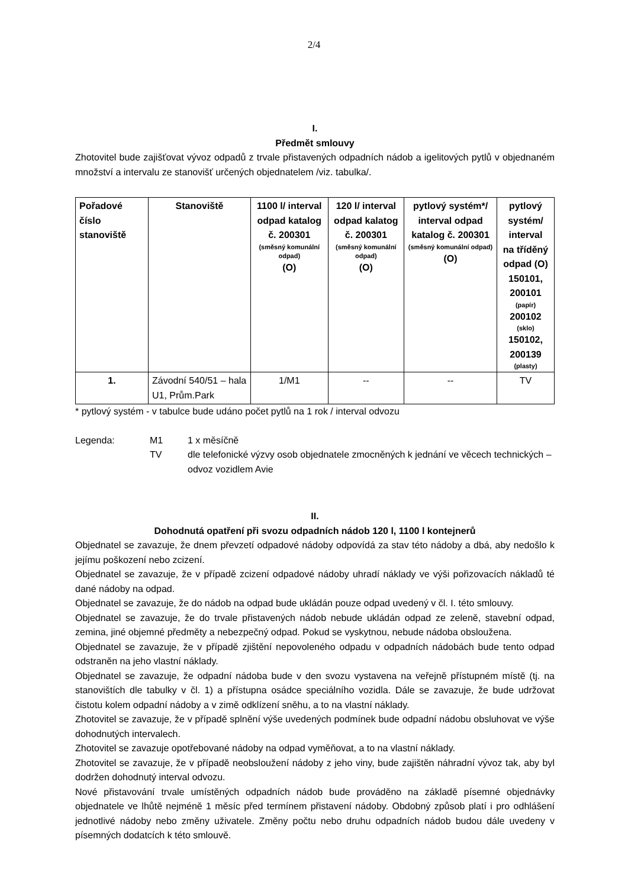2/4
I.
Předmět smlouvy
Zhotovitel bude zajišťovat vývoz odpadů z trvale přistavených odpadních nádob a igelitových pytlů v objednaném množství a intervalu ze stanovišť určených objednatelem /viz. tabulka/.
| Pořadové číslo stanoviště | Stanoviště | 1100 l/ interval odpad katalog č. 200301 (směsný komunální odpad) (O) | 120 l/ interval odpad kalatog č. 200301 (směsný komunální odpad) (O) | pytlový systém*/ interval odpad katalog č. 200301 (směsný komunální odpad) (O) | pytlový systém/ interval na tříděný odpad (O) 150101, 200101 (papír) 200102 (sklo) 150102, 200139 (plasty) |
| --- | --- | --- | --- | --- | --- |
| 1. | Závodní 540/51 – hala U1, Prům.Park | 1/M1 | -- | -- | TV |
* pytlový systém - v tabulce bude udáno počet pytlů na 1 rok / interval odvozu
| Legenda: | M1 | 1 x měsíčně |
| | TV | dle telefonické výzvy osob objednatele zmocněných k jednání ve věcech technických – odvoz vozidlem Avie |
II.
Dohodnutá opatření při svozu odpadních nádob 120 l, 1100 l kontejnerů
Objednatel se zavazuje, že dnem převzetí odpadové nádoby odpovídá za stav této nádoby a dbá, aby nedošlo k jejímu poškození nebo zcizení.
Objednatel se zavazuje, že v případě zcizení odpadové nádoby uhradí náklady ve výši pořizovacích nákladů té dané nádoby na odpad.
Objednatel se zavazuje, že do nádob na odpad bude ukládán pouze odpad uvedený v čl. I. této smlouvy.
Objednatel se zavazuje, že do trvale přistavených nádob nebude ukládán odpad ze zeleně, stavební odpad, zemina, jiné objemné předměty a nebezpečný odpad. Pokud se vyskytnou, nebude nádoba obsloužena.
Objednatel se zavazuje, že v případě zjištění nepovoleného odpadu v odpadních nádobách bude tento odpad odstraněn na jeho vlastní náklady.
Objednatel se zavazuje, že odpadní nádoba bude v den svozu vystavena na veřejně přístupném místě (tj. na stanovištích dle tabulky v čl. 1) a přístupna osádce speciálního vozidla. Dále se zavazuje, že bude udržovat čistotu kolem odpadní nádoby a v zimě odklízení sněhu, a to na vlastní náklady.
Zhotovitel se zavazuje, že v případě splnění výše uvedených podmínek bude odpadní nádobu obsluhovat ve výše dohodnutých intervalech.
Zhotovitel se zavazuje opotřebované nádoby na odpad vyměňovat, a to na vlastní náklady.
Zhotovitel se zavazuje, že v případě neobsloužení nádoby z jeho viny, bude zajištěn náhradní vývoz tak, aby byl dodržen dohodnutý interval odvozu.
Nové přistavování trvale umístěných odpadních nádob bude prováděno na základě písemné objednávky objednatele ve lhůtě nejméně 1 měsíc před termínem přistavení nádoby. Obdobný způsob platí i pro odhlášení jednotlivé nádoby nebo změny uživatele. Změny počtu nebo druhu odpadních nádob budou dále uvedeny v písemných dodatcích k této smlouvě.